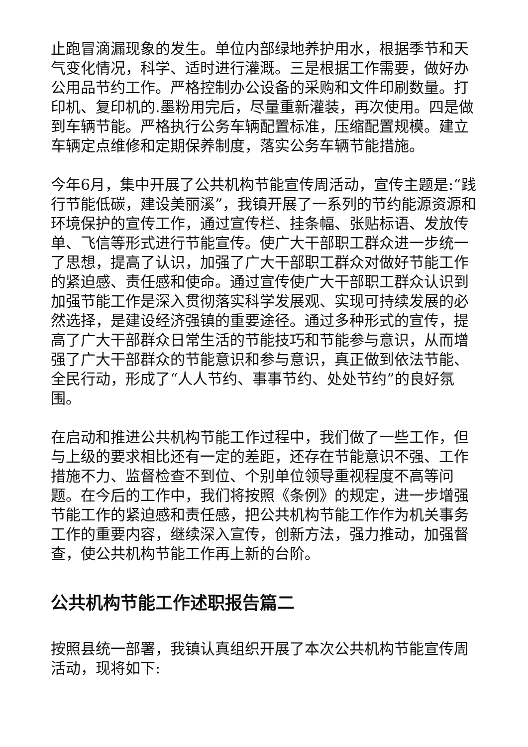止跑冒滴漏现象的发生。单位内部绿地养护用水，根据季节和天气变化情况，科学、适时进行灌溉。三是根据工作需要，做好办公用品节约工作。严格控制办公设备的采购和文件印刷数量。打印机、复印机的.墨粉用完后，尽量重新灌装，再次使用。四是做到车辆节能。严格执行公务车辆配置标准，压缩配置规模。建立车辆定点维修和定期保养制度，落实公务车辆节能措施。
今年6月，集中开展了公共机构节能宣传周活动，宣传主题是:“践行节能低碳，建设美丽溪”，我镇开展了一系列的节约能源资源和环境保护的宣传工作，通过宣传栏、挂条幅、张贴标语、发放传单、飞信等形式进行节能宣传。使广大干部职工群众进一步统一了思想，提高了认识，加强了广大干部职工群众对做好节能工作的紧迫感、责任感和使命。通过宣传使广大干部职工群众认识到加强节能工作是深入贯彻落实科学发展观、实现可持续发展的必然选择，是建设经济强镇的重要途径。通过多种形式的宣传，提高了广大干部群众日常生活的节能技巧和节能参与意识，从而增强了广大干部群众的节能意识和参与意识，真正做到依法节能、全民行动，形成了“人人节约、事事节约、处处节约”的良好氛围。
在启动和推进公共机构节能工作过程中，我们做了一些工作，但与上级的要求相比还有一定的差距，还存在节能意识不强、工作措施不力、监督检查不到位、个别单位领导重视程度不高等问题。在今后的工作中，我们将按照《条例》的规定，进一步增强节能工作的紧迫感和责任感，把公共机构节能工作作为机关事务工作的重要内容，继续深入宣传，创新方法，强力推动，加强督查，使公共机构节能工作再上新的台阶。
公共机构节能工作述职报告篇二
按照县统一部署，我镇认真组织开展了本次公共机构节能宣传周活动，现将如下: